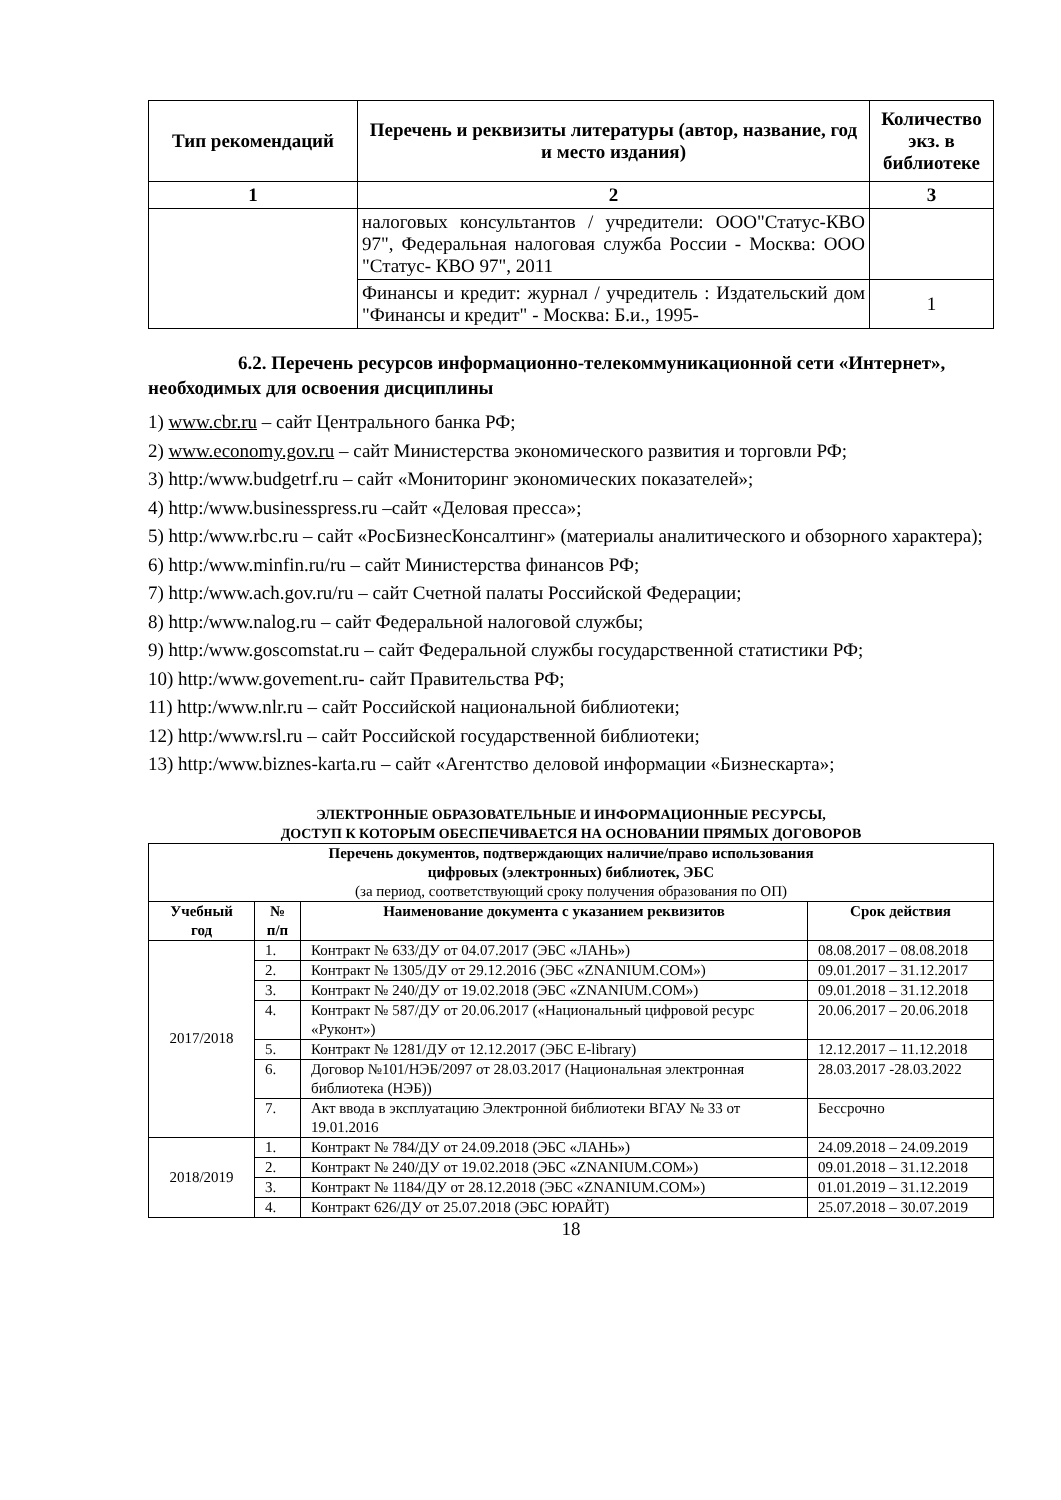| Тип рекомендаций | Перечень и реквизиты литературы (автор, название, год и место издания) | Количество экз. в библиотеке |
| --- | --- | --- |
| 1 | 2 | 3 |
| | налоговых консультантов / учредители: ООО"Статус-КВО 97", Федеральная налоговая служба России - Москва: ООО "Статус- КВО 97", 2011 | |
| | Финансы и кредит: журнал / учредитель : Издательский дом "Финансы и кредит" - Москва: Б.и., 1995- | 1 |
6.2. Перечень ресурсов информационно-телекоммуникационной сети «Интернет», необходимых для освоения дисциплины
1) www.cbr.ru – сайт Центрального банка РФ;
2) www.economy.gov.ru – сайт Министерства экономического развития и торговли РФ;
3) http:/www.budgetrf.ru – сайт «Мониторинг экономических показателей»;
4) http:/www.businesspress.ru –сайт «Деловая пресса»;
5) http:/www.rbc.ru – сайт «РосБизнесКонсалтинг» (материалы аналитического и обзорного характера);
6) http:/www.minfin.ru/ru – сайт Министерства финансов РФ;
7) http:/www.ach.gov.ru/ru – сайт Счетной палаты Российской Федерации;
8) http:/www.nalog.ru – сайт Федеральной налоговой службы;
9) http:/www.goscomstat.ru – сайт Федеральной службы государственной статистики РФ;
10) http:/www.govement.ru- сайт Правительства РФ;
11) http:/www.nlr.ru – сайт Российской национальной библиотеки;
12) http:/www.rsl.ru – сайт Российской государственной библиотеки;
13) http:/www.biznes-karta.ru – сайт «Агентство деловой информации «Бизнескарта»;
ЭЛЕКТРОННЫЕ ОБРАЗОВАТЕЛЬНЫЕ И ИНФОРМАЦИОННЫЕ РЕСУРСЫ,
ДОСТУП К КОТОРЫМ ОБЕСПЕЧИВАЕТСЯ НА ОСНОВАНИИ ПРЯМЫХ ДОГОВОРОВ
| Перечень документов, подтверждающих наличие/право использования цифровых (электронных) библиотек, ЭБС (за период, соответствующий сроку получения образования по ОП) | | | |
| --- | --- | --- | --- |
| Учебный год | № п/п | Наименование документа с указанием реквизитов | Срок действия |
| 2017/2018 | 1. | Контракт № 633/ДУ от 04.07.2017 (ЭБС «ЛАНЬ») | 08.08.2017 – 08.08.2018 |
| | 2. | Контракт № 1305/ДУ от 29.12.2016 (ЭБС «ZNANIUM.COM») | 09.01.2017 – 31.12.2017 |
| | 3. | Контракт № 240/ДУ от 19.02.2018 (ЭБС «ZNANIUM.COM») | 09.01.2018 – 31.12.2018 |
| | 4. | Контракт № 587/ДУ от 20.06.2017 («Национальный цифровой ресурс «Руконт») | 20.06.2017 – 20.06.2018 |
| | 5. | Контракт № 1281/ДУ от 12.12.2017 (ЭБС E-library) | 12.12.2017 – 11.12.2018 |
| | 6. | Договор №101/НЭБ/2097 от 28.03.2017 (Национальная электронная библиотека (НЭБ)) | 28.03.2017 -28.03.2022 |
| | 7. | Акт ввода в эксплуатацию Электронной библиотеки ВГАУ № 33 от 19.01.2016 | Бессрочно |
| 2018/2019 | 1. | Контракт № 784/ДУ от 24.09.2018 (ЭБС «ЛАНЬ») | 24.09.2018 – 24.09.2019 |
| | 2. | Контракт № 240/ДУ от 19.02.2018 (ЭБС «ZNANIUM.COM») | 09.01.2018 – 31.12.2018 |
| | 3. | Контракт № 1184/ДУ от 28.12.2018 (ЭБС «ZNANIUM.COM») | 01.01.2019 – 31.12.2019 |
| | 4. | Контракт 626/ДУ от 25.07.2018 (ЭБС ЮРАЙТ) | 25.07.2018 – 30.07.2019 |
18